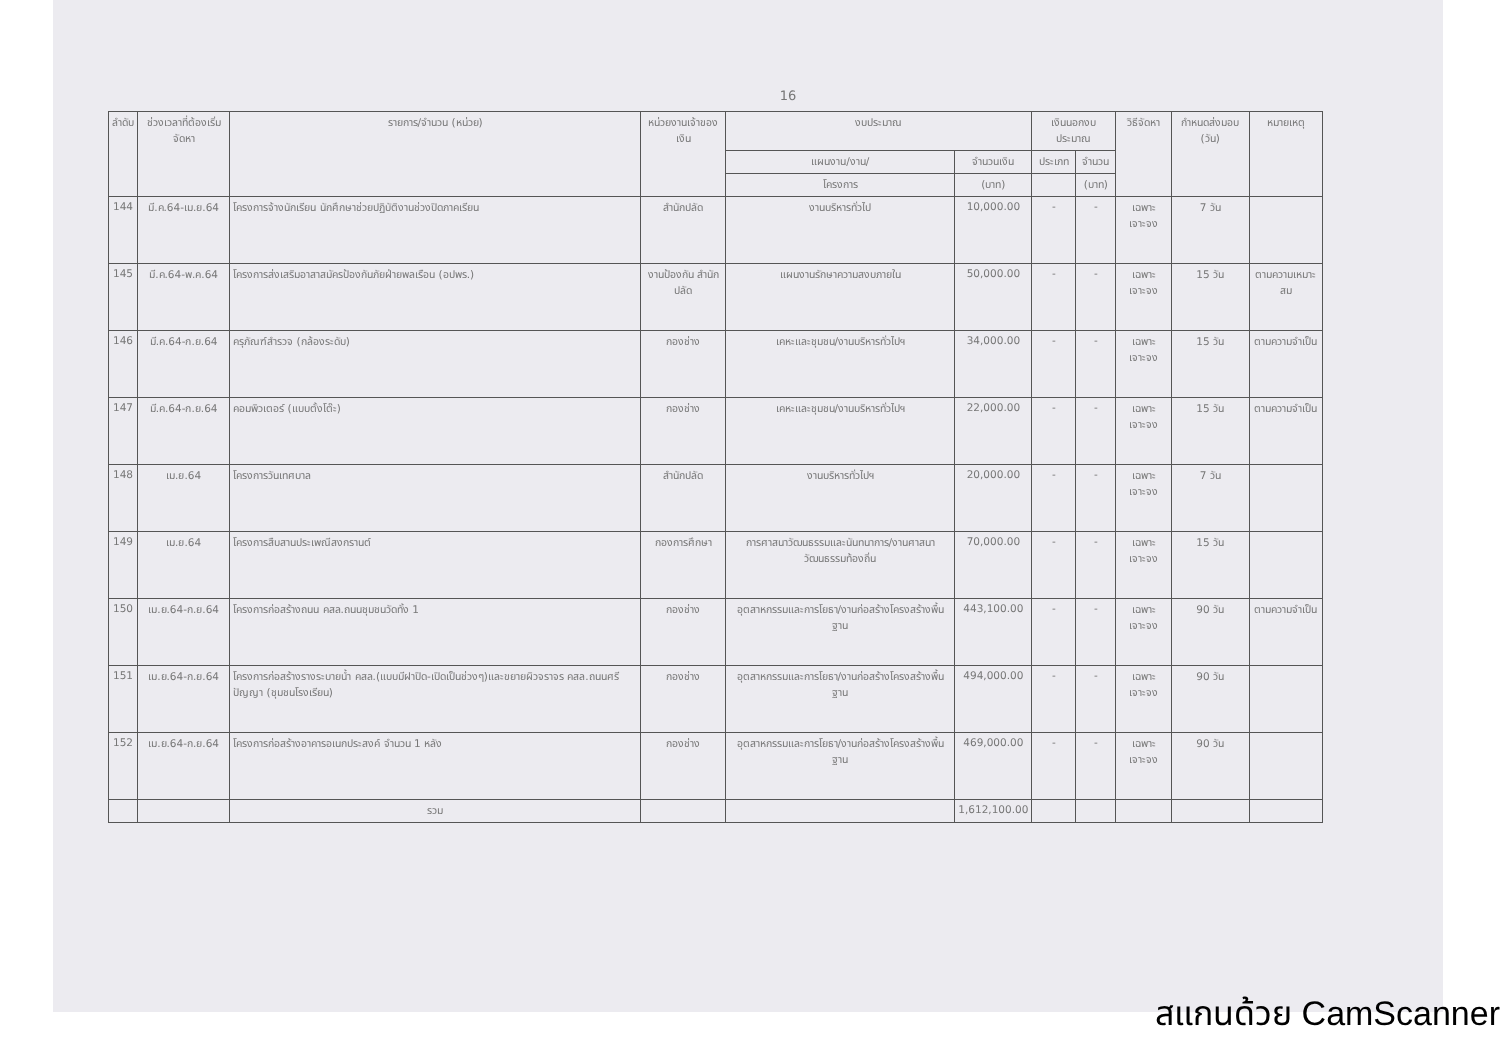16
| ลำดับ | ช่วงเวลาที่ต้องเริ่มจัดหา | รายการ/จำนวน (หน่วย) | หน่วยงานเจ้าของเงิน | งบประมาณ | | เงินนอกงบประมาณ | | วิธีจัดหา | กำหนดส่งมอบ (วัน) | หมายเหตุ |
| --- | --- | --- | --- | --- | --- | --- | --- | --- | --- | --- |
| | | | | แผนงาน/งาน/ | จำนวนเงิน | ประเภท | จำนวน | | | |
| | | | | โครงการ | (บาท) | | (บาท) | | | |
| 144 | มี.ค.64-เม.ย.64 | โครงการจ้างนักเรียน นักศึกษาช่วยปฏิบัติงานช่วงปิดภาคเรียน | สำนักปลัด | งานบริหารทั่วไป | 10,000.00 | - | - | เฉพาะเจาะจง | 7 วัน | |
| 145 | มี.ค.64-พ.ค.64 | โครงการส่งเสริมอาสาสมัครป้องกันภัยฝ่ายพลเรือน (อปพร.) | งานป้องกัน สำนักปลัด | แผนงานรักษาความสงบภายใน | 50,000.00 | - | - | เฉพาะเจาะจง | 15 วัน | ตามความเหมาะสม |
| 146 | มี.ค.64-ก.ย.64 | ครุภัณฑ์สำรวจ (กล้องระดับ) | กองช่าง | เคหะและชุมชน/งานบริหารทั่วไปฯ | 34,000.00 | - | - | เฉพาะเจาะจง | 15 วัน | ตามความจำเป็น |
| 147 | มี.ค.64-ก.ย.64 | คอมพิวเตอร์ (แบบตั้งโต๊ะ) | กองช่าง | เคหะและชุมชน/งานบริหารทั่วไปฯ | 22,000.00 | - | - | เฉพาะเจาะจง | 15 วัน | ตามความจำเป็น |
| 148 | เม.ย.64 | โครงการวันเทศบาล | สำนักปลัด | งานบริหารทั่วไปฯ | 20,000.00 | - | - | เฉพาะเจาะจง | 7 วัน | |
| 149 | เม.ย.64 | โครงการสืบสานประเพณีสงกรานต์ | กองการศึกษา | การศาสนาวัฒนธรรมและนันทนาการ/งานศาสนาวัฒนธรรมท้องถิ่น | 70,000.00 | - | - | เฉพาะเจาะจง | 15 วัน | |
| 150 | เม.ย.64-ก.ย.64 | โครงการก่อสร้างถนน คสล.ถนนชุมชนวัดทั้ง 1 | กองช่าง | อุตสาหกรรมและการโยธา/งานก่อสร้างโครงสร้างพื้นฐาน | 443,100.00 | - | - | เฉพาะเจาะจง | 90 วัน | ตามความจำเป็น |
| 151 | เม.ย.64-ก.ย.64 | โครงการก่อสร้างรางระบายน้ำ คสล.(แบบมีฝาปิด-เปิดเป็นช่วงๆ)และขยายผิวจราจร คสล.ถนนศรีปัญญา (ชุมชนโรงเรียน) | กองช่าง | อุตสาหกรรมและการโยธา/งานก่อสร้างโครงสร้างพื้นฐาน | 494,000.00 | - | - | เฉพาะเจาะจง | 90 วัน | |
| 152 | เม.ย.64-ก.ย.64 | โครงการก่อสร้างอาคารอเนกประสงค์ จำนวน 1 หลัง | กองช่าง | อุตสาหกรรมและการโยธา/งานก่อสร้างโครงสร้างพื้นฐาน | 469,000.00 | - | - | เฉพาะเจาะจง | 90 วัน | |
| | | รวม | | | 1,612,100.00 | | | | | |
สแกนด้วย CamScanner